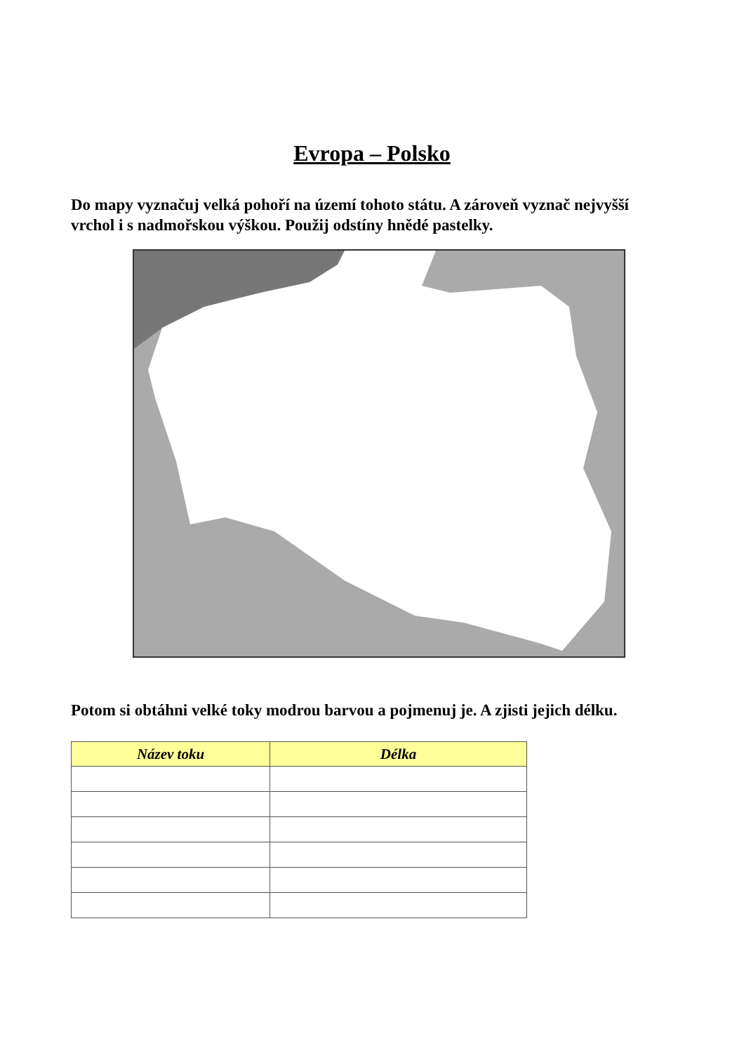Evropa – Polsko
Do mapy vyznačuj velká pohoří na území tohoto státu. A zároveň vyznač nejvyšší vrchol i s nadmořskou výškou. Použij odstíny hnědé pastelky.
Potom si obtáhni velké toky modrou barvou a pojmenuj je. A zjisti jejich délku.
| Název toku | Délka |
| --- | --- |